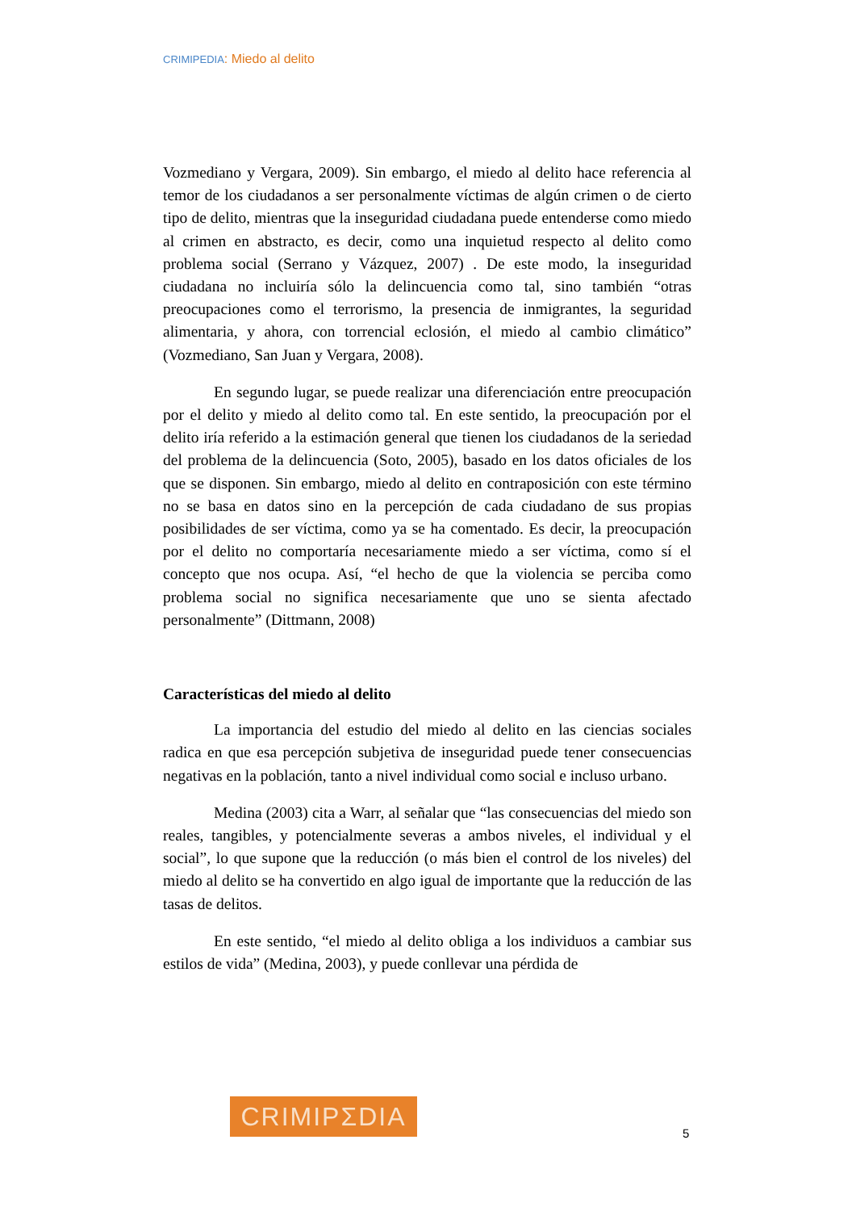CRIMIPEDIA: Miedo al delito
Vozmediano y Vergara, 2009). Sin embargo, el miedo al delito hace referencia al temor de los ciudadanos a ser personalmente víctimas de algún crimen o de cierto tipo de delito, mientras que la inseguridad ciudadana puede entenderse como miedo al crimen en abstracto, es decir, como una inquietud respecto al delito como problema social (Serrano y Vázquez, 2007) . De este modo, la inseguridad ciudadana no incluiría sólo la delincuencia como tal, sino también “otras preocupaciones como el terrorismo, la presencia de inmigrantes, la seguridad alimentaria, y ahora, con torrencial eclosión, el miedo al cambio climático” (Vozmediano, San Juan y Vergara, 2008).
En segundo lugar, se puede realizar una diferenciación entre preocupación por el delito y miedo al delito como tal. En este sentido, la preocupación por el delito iría referido a la estimación general que tienen los ciudadanos de la seriedad del problema de la delincuencia (Soto, 2005), basado en los datos oficiales de los que se disponen. Sin embargo, miedo al delito en contraposición con este término no se basa en datos sino en la percepción de cada ciudadano de sus propias posibilidades de ser víctima, como ya se ha comentado. Es decir, la preocupación por el delito no comportaría necesariamente miedo a ser víctima, como sí el concepto que nos ocupa. Así, “el hecho de que la violencia se perciba como problema social no significa necesariamente que uno se sienta afectado personalmente” (Dittmann, 2008)
Características del miedo al delito
La importancia del estudio del miedo al delito en las ciencias sociales radica en que esa percepción subjetiva de inseguridad puede tener consecuencias negativas en la población, tanto a nivel individual como social e incluso urbano.
Medina (2003) cita a Warr, al señalar que “las consecuencias del miedo son reales, tangibles, y potencialmente severas a ambos niveles, el individual y el social”, lo que supone que la reducción (o más bien el control de los niveles) del miedo al delito se ha convertido en algo igual de importante que la reducción de las tasas de delitos.
En este sentido, “el miedo al delito obliga a los individuos a cambiar sus estilos de vida” (Medina, 2003), y puede conllevar una pérdida de
CRIMIPΣDIA
5